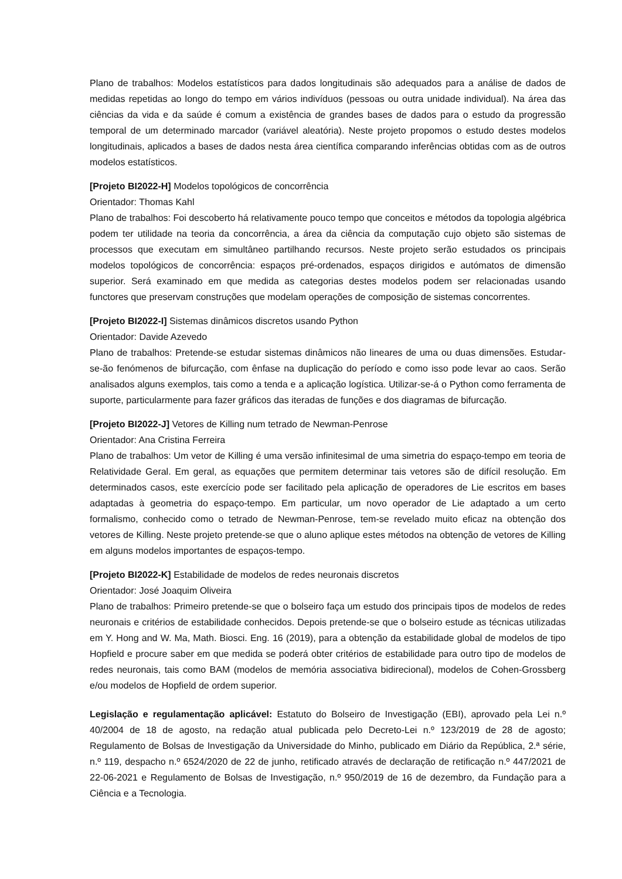Plano de trabalhos: Modelos estatísticos para dados longitudinais são adequados para a análise de dados de medidas repetidas ao longo do tempo em vários indivíduos (pessoas ou outra unidade individual). Na área das ciências da vida e da saúde é comum a existência de grandes bases de dados para o estudo da progressão temporal de um determinado marcador (variável aleatória). Neste projeto propomos o estudo destes modelos longitudinais, aplicados a bases de dados nesta área científica comparando inferências obtidas com as de outros modelos estatísticos.
[Projeto BI2022-H] Modelos topológicos de concorrência
Orientador: Thomas Kahl
Plano de trabalhos: Foi descoberto há relativamente pouco tempo que conceitos e métodos da topologia algébrica podem ter utilidade na teoria da concorrência, a área da ciência da computação cujo objeto são sistemas de processos que executam em simultâneo partilhando recursos. Neste projeto serão estudados os principais modelos topológicos de concorrência: espaços pré-ordenados, espaços dirigidos e autómatos de dimensão superior. Será examinado em que medida as categorias destes modelos podem ser relacionadas usando functores que preservam construções que modelam operações de composição de sistemas concorrentes.
[Projeto BI2022-I] Sistemas dinâmicos discretos usando Python
Orientador: Davide Azevedo
Plano de trabalhos: Pretende-se estudar sistemas dinâmicos não lineares de uma ou duas dimensões. Estudar-se-ão fenómenos de bifurcação, com ênfase na duplicação do período e como isso pode levar ao caos. Serão analisados alguns exemplos, tais como a tenda e a aplicação logística. Utilizar-se-á o Python como ferramenta de suporte, particularmente para fazer gráficos das iteradas de funções e dos diagramas de bifurcação.
[Projeto BI2022-J] Vetores de Killing num tetrado de Newman-Penrose
Orientador: Ana Cristina Ferreira
Plano de trabalhos: Um vetor de Killing é uma versão infinitesimal de uma simetria do espaço-tempo em teoria de Relatividade Geral. Em geral, as equações que permitem determinar tais vetores são de difícil resolução. Em determinados casos, este exercício pode ser facilitado pela aplicação de operadores de Lie escritos em bases adaptadas à geometria do espaço-tempo. Em particular, um novo operador de Lie adaptado a um certo formalismo, conhecido como o tetrado de Newman-Penrose, tem-se revelado muito eficaz na obtenção dos vetores de Killing. Neste projeto pretende-se que o aluno aplique estes métodos na obtenção de vetores de Killing em alguns modelos importantes de espaços-tempo.
[Projeto BI2022-K] Estabilidade de modelos de redes neuronais discretos
Orientador: José Joaquim Oliveira
Plano de trabalhos: Primeiro pretende-se que o bolseiro faça um estudo dos principais tipos de modelos de redes neuronais e critérios de estabilidade conhecidos. Depois pretende-se que o bolseiro estude as técnicas utilizadas em Y. Hong and W. Ma, Math. Biosci. Eng. 16 (2019), para a obtenção da estabilidade global de modelos de tipo Hopfield e procure saber em que medida se poderá obter critérios de estabilidade para outro tipo de modelos de redes neuronais, tais como BAM (modelos de memória associativa bidirecional), modelos de Cohen-Grossberg e/ou modelos de Hopfield de ordem superior.
Legislação e regulamentação aplicável: Estatuto do Bolseiro de Investigação (EBI), aprovado pela Lei n.º 40/2004 de 18 de agosto, na redação atual publicada pelo Decreto-Lei n.º 123/2019 de 28 de agosto; Regulamento de Bolsas de Investigação da Universidade do Minho, publicado em Diário da República, 2.ª série, n.º 119, despacho n.º 6524/2020 de 22 de junho, retificado através de declaração de retificação n.º 447/2021 de 22-06-2021 e Regulamento de Bolsas de Investigação, n.º 950/2019 de 16 de dezembro, da Fundação para a Ciência e a Tecnologia.